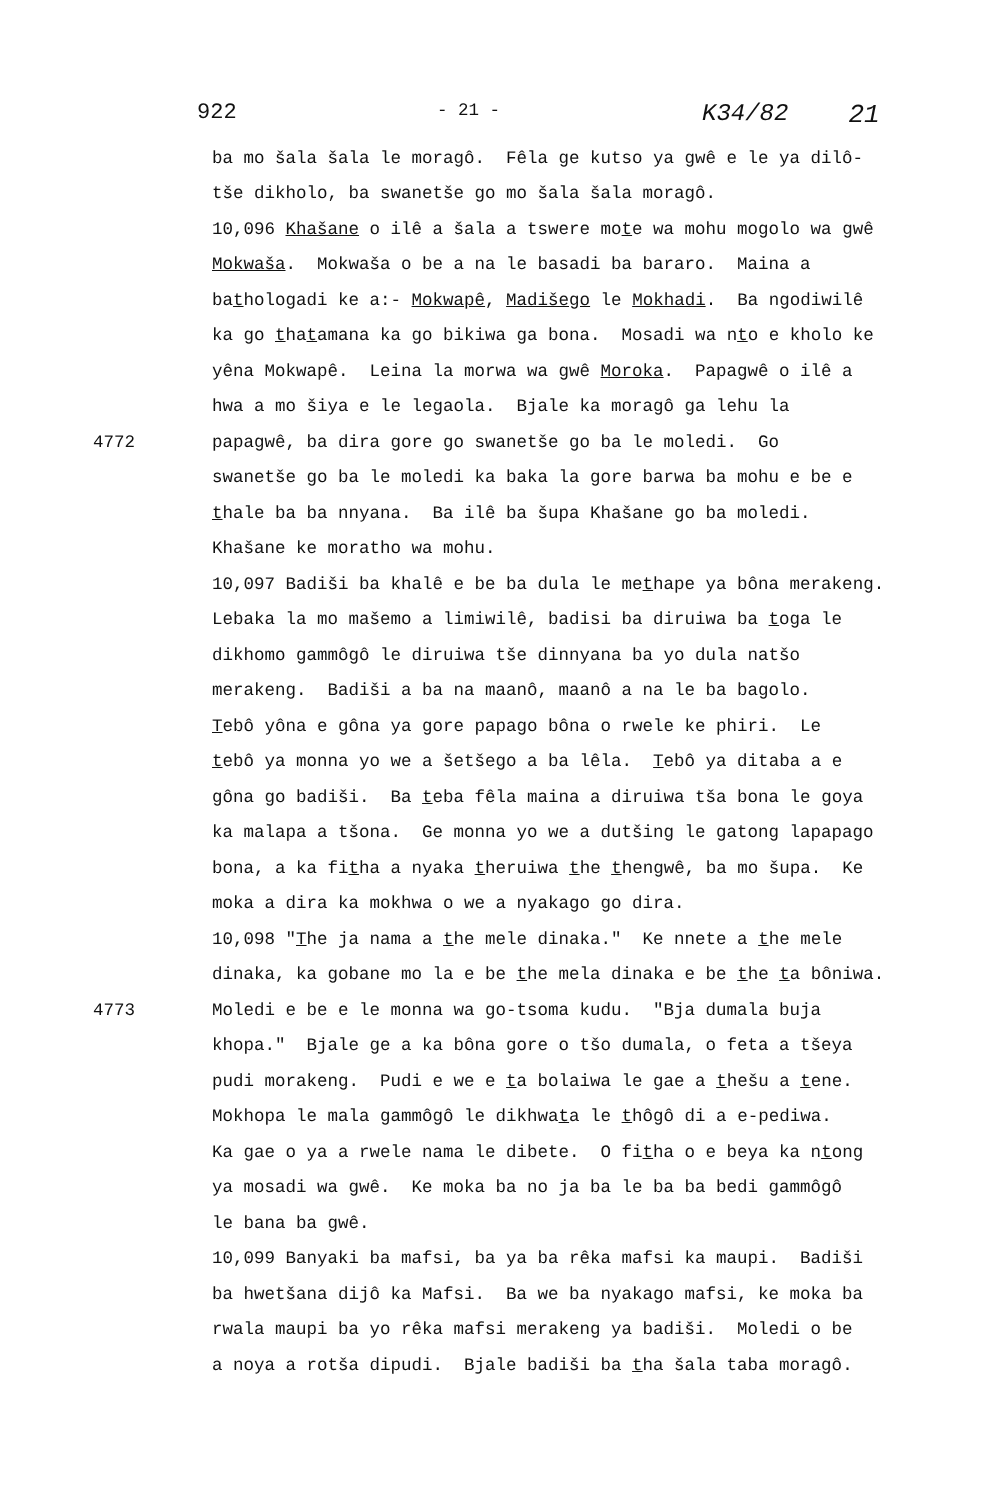922
- 21 -
K34/82 21
ba mo šala šala le moragô. Fêla ge kutso ya gwê e le ya dilô-
tše dikholo, ba swanetše go mo šala šala moragô.
10,096 Khašane o ilê a šala a tswere mote wa mohu mogolo wa gwê
Mokwaša. Mokwaša o be a na le basadi ba bararo. Maina a
bathologadi ke a:- Mokwapê, Madišego le Mokhadi. Ba ngodiwilê
ka go thatamana ka go bikiwa ga bona. Mosadi wa nto e kholo ke
yêna Mokwapê. Leina la morwa wa gwê Moroka. Papagwê o ilê a
hwa a mo šiya e le legaola. Bjale ka moragô ga lehu la
4772
papagwê, ba dira gore go swanetše go ba le moledi. Go
swanetše go ba le moledi ka baka la gore barwa ba mohu e be e
thale ba ba nnyana. Ba ilê ba šupa Khašane go ba moledi.
Khašane ke moratho wa mohu.
10,097 Badiši ba khalê e be ba dula le methape ya bôna merakeng.
Lebaka la mo mašemo a limiwilê, badisi ba diruiwa ba toga le
dikhomo gammôgô le diruiwa tše dinnyana ba yo dula natšo
merakeng. Badiši a ba na maanô, maanô a na le ba bagolo.
Tebô yôna e gôna ya gore papago bôna o rwele ke phiri. Le
tebô ya monna yo we a šetšego a ba lêla. Tebô ya ditaba a e
gôna go badiši. Ba teba fêla maina a diruiwa tša bona le goya
ka malapa a tšona. Ge monna yo we a dutšing le gatong lapapago
bona, a ka fitha a nyaka theruiwa the thengwê, ba mo šupa. Ke
moka a dira ka mokhwa o we a nyakago go dira.
10,098 "The ja nama a the mele dinaka." Ke nnete a the mele
dinaka, ka gobane mo la e be the mela dinaka e be the ta bôniwa.
4773
Moledi e be e le monna wa go-tsoma kudu. "Bja dumala buja
khopa." Bjale ge a ka bôna gore o tšo dumala, o feta a tšeya
pudi morakeng. Pudi e we e ta bolaiwa le gae a thešu a tene.
Mokhopa le mala gammôgô le dikhwata le thôgô di a e-pediwa.
Ka gae o ya a rwele nama le dibete. O fitha o e beya ka ntong
ya mosadi wa gwê. Ke moka ba no ja ba le ba ba bedi gammôgô
le bana ba gwê.
10,099 Banyaki ba mafsi, ba ya ba rêka mafsi ka maupi. Badiši
ba hwetšana dijô ka Mafsi. Ba we ba nyakago mafsi, ke moka ba
rwala maupi ba yo rêka mafsi merakeng ya badiši. Moledi o be
a noya a rotša dipudi. Bjale badiši ba tha šala taba moragô.